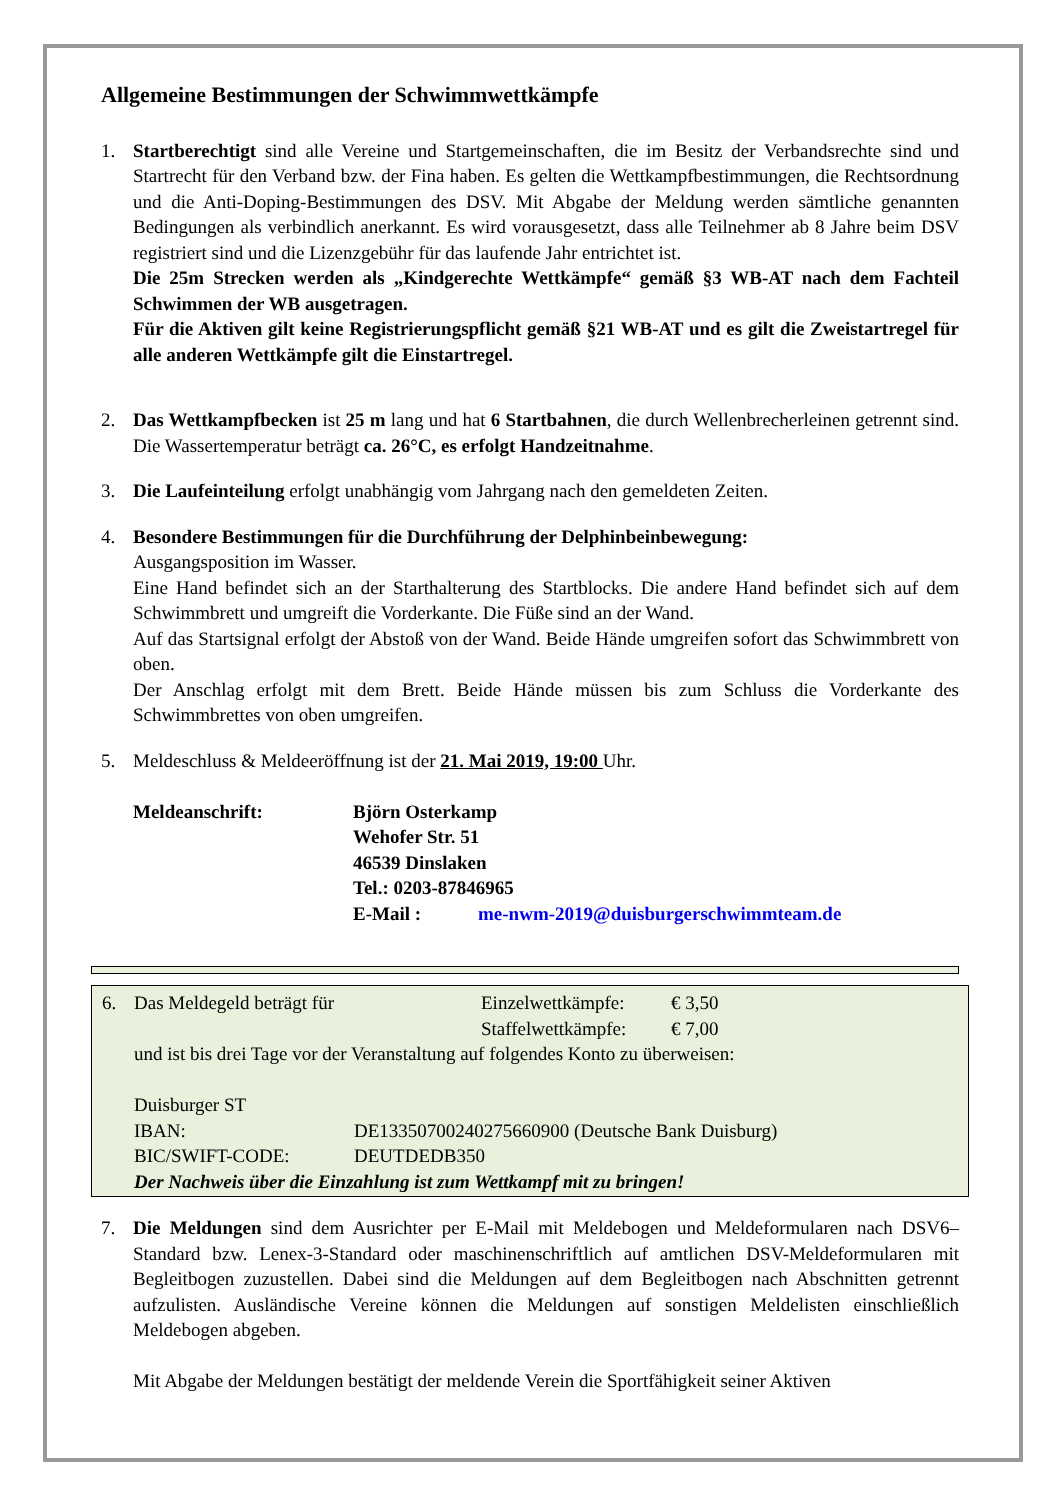Allgemeine Bestimmungen der Schwimmwettkämpfe
1. Startberechtigt sind alle Vereine und Startgemeinschaften, die im Besitz der Verbandsrechte sind und Startrecht für den Verband bzw. der Fina haben. Es gelten die Wettkampfbestimmungen, die Rechtsordnung und die Anti-Doping-Bestimmungen des DSV. Mit Abgabe der Meldung werden sämtliche genannten Bedingungen als verbindlich anerkannt. Es wird vorausgesetzt, dass alle Teilnehmer ab 8 Jahre beim DSV registriert sind und die Lizenzgebühr für das laufende Jahr entrichtet ist.
Die 25m Strecken werden als „Kindgerechte Wettkämpfe“ gemäß §3 WB-AT nach dem Fachteil Schwimmen der WB ausgetragen.
Für die Aktiven gilt keine Registrierungspflicht gemäß §21 WB-AT und es gilt die Zweistartregel für alle anderen Wettkämpfe gilt die Einstartregel.
2. Das Wettkampfbecken ist 25 m lang und hat 6 Startbahnen, die durch Wellenbrecherleinen getrennt sind. Die Wassertemperatur beträgt ca. 26°C, es erfolgt Handzeitnahme.
3. Die Laufeinteilung erfolgt unabhängig vom Jahrgang nach den gemeldeten Zeiten.
4. Besondere Bestimmungen für die Durchführung der Delphinbeinbewegung:
Ausgangsposition im Wasser.
Eine Hand befindet sich an der Starthalterung des Startblocks. Die andere Hand befindet sich auf dem Schwimmbrett und umgreift die Vorderkante. Die Füße sind an der Wand.
Auf das Startsignal erfolgt der Abstoß von der Wand. Beide Hände umgreifen sofort das Schwimmbrett von oben.
Der Anschlag erfolgt mit dem Brett. Beide Hände müssen bis zum Schluss die Vorderkante des Schwimmbrettes von oben umgreifen.
5. Meldeschluss & Meldeeröffnung ist der 21. Mai 2019, 19:00 Uhr.
Meldeanschrift: Björn Osterkamp
Wehofer Str. 51
46539 Dinslaken
Tel.: 0203-87846965
E-Mail : me-nwm-2019@duisburgerschwimmteam.de
1
6. Das Meldegeld beträgt für Einzelwettkämpfe:
Staffelwettkämpfe:
€ 3,50
€ 7,00
und ist bis drei Tage vor der Veranstaltung auf folgendes Konto zu überweisen:
Duisburger ST
IBAN: DE13350700240275660900 (Deutsche Bank Duisburg)
BIC/SWIFT-CODE: DEUTDEDB350
Der Nachweis über die Einzahlung ist zum Wettkampf mit zu bringen!
7. Die Meldungen sind dem Ausrichter per E-Mail mit Meldebogen und Meldeformularen nach DSV6–Standard bzw. Lenex-3-Standard oder maschinenschriftlich auf amtlichen DSV-Meldeformularen mit Begleitbogen zuzustellen. Dabei sind die Meldungen auf dem Begleitbogen nach Abschnitten getrennt aufzulisten. Ausländische Vereine können die Meldungen auf sonstigen Meldelisten einschließlich Meldebogen abgeben.
Mit Abgabe der Meldungen bestätigt der meldende Verein die Sportfähigkeit seiner Aktiven